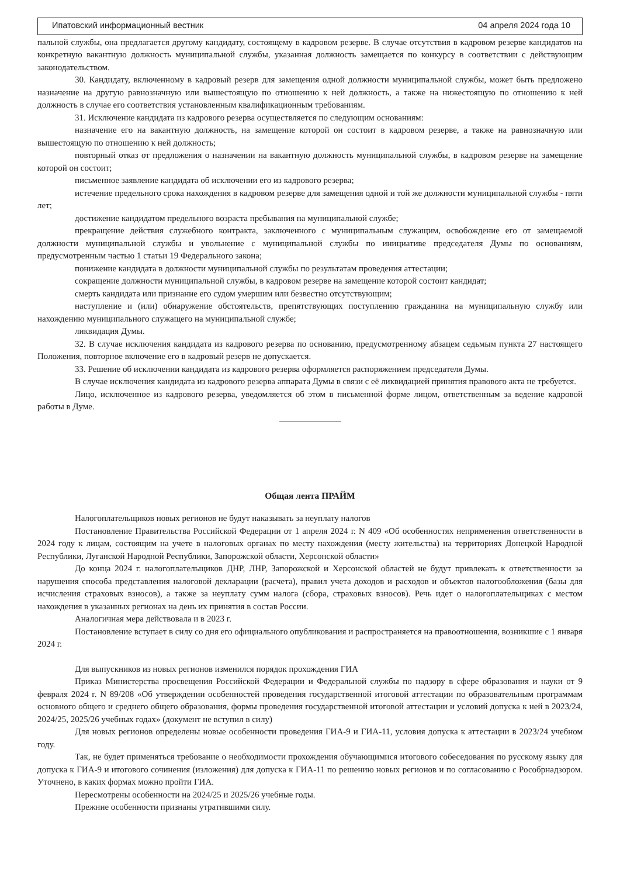Ипатовский информационный вестник 04 апреля 2024 года 10
пальной службы, она предлагается другому кандидату, состоящему в кадровом резерве. В случае отсутствия в кадровом резерве кандидатов на конкретную вакантную должность муниципальной службы, указанная должность замещается по конкурсу в соответствии с действующим законодательством.
30. Кандидату, включенному в кадровый резерв для замещения одной должности муниципальной службы, может быть предложено назначение на другую равнозначную или вышестоящую по отношению к ней должность, а также на нижестоящую по отношению к ней должность в случае его соответствия установленным квалификационным требованиям.
31. Исключение кандидата из кадрового резерва осуществляется по следующим основаниям:
назначение его на вакантную должность, на замещение которой он состоит в кадровом резерве, а также на равнозначную или вышестоящую по отношению к ней должность;
повторный отказ от предложения о назначении на вакантную должность муниципальной службы, в кадровом резерве на замещение которой он состоит;
письменное заявление кандидата об исключении его из кадрового резерва;
истечение предельного срока нахождения в кадровом резерве для замещения одной и той же должности муниципальной службы - пяти лет;
достижение кандидатом предельного возраста пребывания на муниципальной службе;
прекращение действия служебного контракта, заключенного с муниципальным служащим, освобождение его от замещаемой должности муниципальной службы и увольнение с муниципальной службы по инициативе председателя Думы по основаниям, предусмотренным частью 1 статьи 19 Федерального закона;
понижение кандидата в должности муниципальной службы по результатам проведения аттестации;
сокращение должности муниципальной службы, в кадровом резерве на замещение которой состоит кандидат;
смерть кандидата или признание его судом умершим или безвестно отсутствующим;
наступление и (или) обнаружение обстоятельств, препятствующих поступлению гражданина на муниципальную службу или нахождению муниципального служащего на муниципальной службе;
ликвидация Думы.
32. В случае исключения кандидата из кадрового резерва по основанию, предусмотренному абзацем седьмым пункта 27 настоящего Положения, повторное включение его в кадровый резерв не допускается.
33. Решение об исключении кандидата из кадрового резерва оформляется распоряжением председателя Думы.
В случае исключения кандидата из кадрового резерва аппарата Думы в связи с её ликвидацией принятия правового акта не требуется.
Лицо, исключенное из кадрового резерва, уведомляется об этом в письменной форме лицом, ответственным за ведение кадровой работы в Думе.
Общая лента ПРАЙМ
Налогоплательщиков новых регионов не будут наказывать за неуплату налогов
Постановление Правительства Российской Федерации от 1 апреля 2024 г. N 409 «Об особенностях неприменения ответственности в 2024 году к лицам, состоящим на учете в налоговых органах по месту нахождения (месту жительства) на территориях Донецкой Народной Республики, Луганской Народной Республики, Запорожской области, Херсонской области»
До конца 2024 г. налогоплательщиков ДНР, ЛНР, Запорожской и Херсонской областей не будут привлекать к ответственности за нарушения способа представления налоговой декларации (расчета), правил учета доходов и расходов и объектов налогообложения (базы для исчисления страховых взносов), а также за неуплату сумм налога (сбора, страховых взносов). Речь идет о налогоплательщиках с местом нахождения в указанных регионах на день их принятия в состав России.
Аналогичная мера действовала и в 2023 г.
Постановление вступает в силу со дня его официального опубликования и распространяется на правоотношения, возникшие с 1 января 2024 г.
Для выпускников из новых регионов изменился порядок прохождения ГИА
Приказ Министерства просвещения Российской Федерации и Федеральной службы по надзору в сфере образования и науки от 9 февраля 2024 г. N 89/208 «Об утверждении особенностей проведения государственной итоговой аттестации по образовательным программам основного общего и среднего общего образования, формы проведения государственной итоговой аттестации и условий допуска к ней в 2023/24, 2024/25, 2025/26 учебных годах» (документ не вступил в силу)
Для новых регионов определены новые особенности проведения ГИА-9 и ГИА-11, условия допуска к аттестации в 2023/24 учебном году.
Так, не будет применяться требование о необходимости прохождения обучающимися итогового собеседования по русскому языку для допуска к ГИА-9 и итогового сочинения (изложения) для допуска к ГИА-11 по решению новых регионов и по согласованию с Рособрнадзором. Уточнено, в каких формах можно пройти ГИА.
Пересмотрены особенности на 2024/25 и 2025/26 учебные годы.
Прежние особенности признаны утратившими силу.